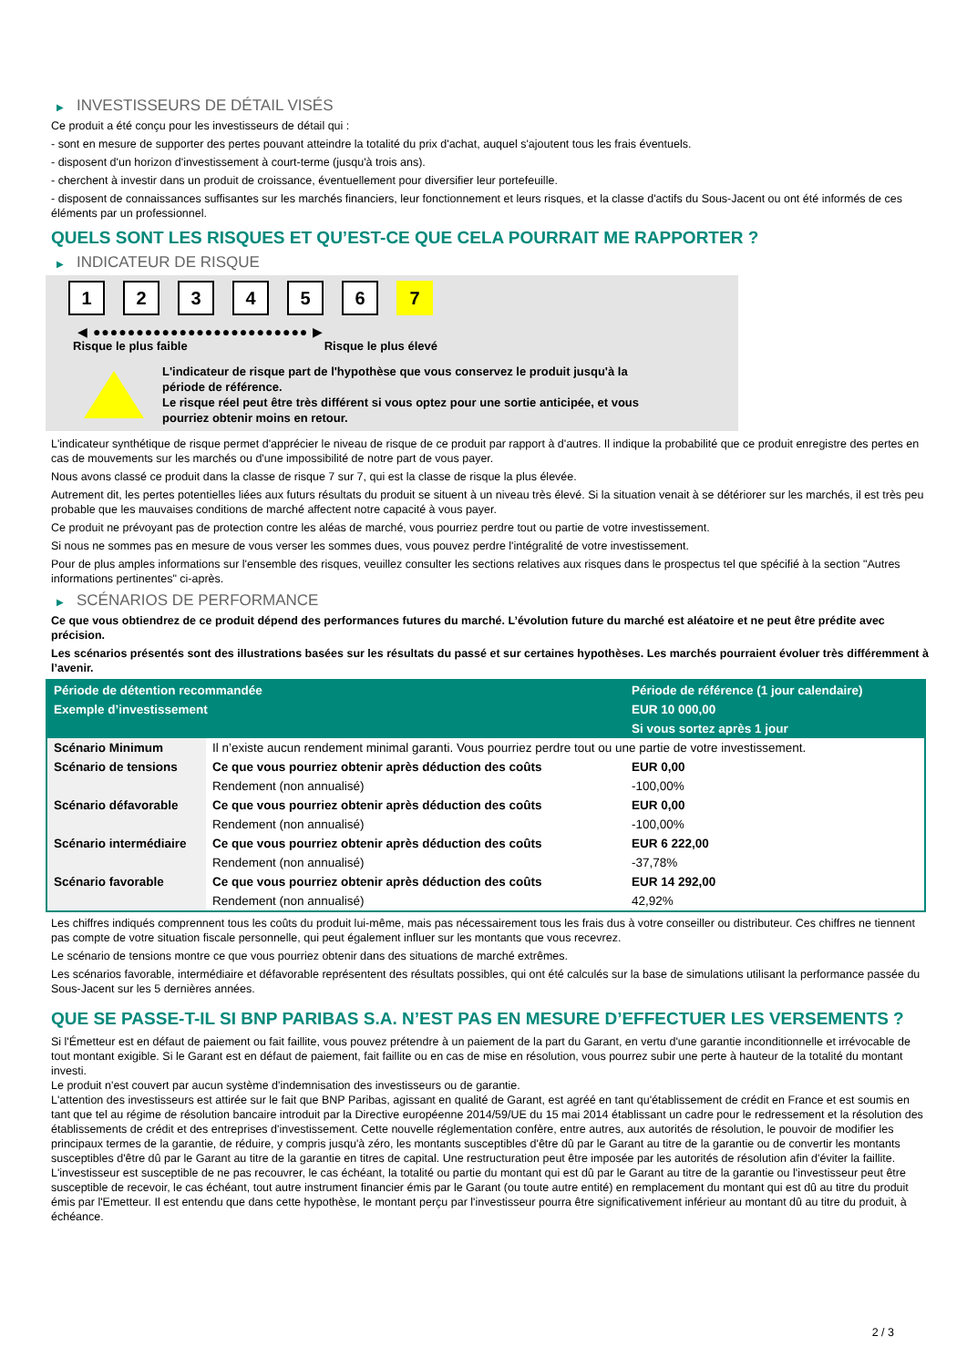▶ INVESTISSEURS DE DÉTAIL VISÉS
Ce produit a été conçu pour les investisseurs de détail qui :
- sont en mesure de supporter des pertes pouvant atteindre la totalité du prix d'achat, auquel s'ajoutent tous les frais éventuels.
- disposent d'un horizon d'investissement à court-terme (jusqu'à trois ans).
- cherchent à investir dans un produit de croissance, éventuellement pour diversifier leur portefeuille.
- disposent de connaissances suffisantes sur les marchés financiers, leur fonctionnement et leurs risques, et la classe d'actifs du Sous-Jacent ou ont été informés de ces éléments par un professionnel.
QUELS SONT LES RISQUES ET QU’EST-CE QUE CELA POURRAIT ME RAPPORTER ?
▶ INDICATEUR DE RISQUE
1 2 3 4 5 6 7
◀ ●●●●●●●●●●●●●●●●●●●●●●●●● ▶
Risque le plus faible Risque le plus élevé
L'indicateur de risque part de l'hypothèse que vous conservez le produit jusqu'à la
période de référence.
Le risque réel peut être très différent si vous optez pour une sortie anticipée, et vous
pourriez obtenir moins en retour.
L'indicateur synthétique de risque permet d'apprécier le niveau de risque de ce produit par rapport à d'autres. Il indique la probabilité que ce produit enregistre des pertes en cas de mouvements sur les marchés ou d'une impossibilité de notre part de vous payer.
Nous avons classé ce produit dans la classe de risque 7 sur 7, qui est la classe de risque la plus élevée.
Autrement dit, les pertes potentielles liées aux futurs résultats du produit se situent à un niveau très élevé. Si la situation venait à se détériorer sur les marchés, il est très peu probable que les mauvaises conditions de marché affectent notre capacité à vous payer.
Ce produit ne prévoyant pas de protection contre les aléas de marché, vous pourriez perdre tout ou partie de votre investissement.
Si nous ne sommes pas en mesure de vous verser les sommes dues, vous pouvez perdre l'intégralité de votre investissement.
Pour de plus amples informations sur l'ensemble des risques, veuillez consulter les sections relatives aux risques dans le prospectus tel que spécifié à la section "Autres informations pertinentes" ci-après.
▶ SCÉNARIOS DE PERFORMANCE
Ce que vous obtiendrez de ce produit dépend des performances futures du marché. L’évolution future du marché est aléatoire et ne peut être prédite avec précision.
Les scénarios présentés sont des illustrations basées sur les résultats du passé et sur certaines hypothèses. Les marchés pourraient évoluer très différemment à l’avenir.
| Période de détention recommandée | | Période de référence (1 jour calendaire) |
| --- | --- | --- |
| Exemple d’investissement | | EUR 10 000,00 |
| | | Si vous sortez après 1 jour |
| Scénario Minimum | Il n’existe aucun rendement minimal garanti. Vous pourriez perdre tout ou une partie de votre investissement. | |
| Scénario de tensions | Ce que vous pourriez obtenir après déduction des coûts | EUR 0,00 |
| | Rendement (non annualisé) | -100,00% |
| Scénario défavorable | Ce que vous pourriez obtenir après déduction des coûts | EUR 0,00 |
| | Rendement (non annualisé) | -100,00% |
| Scénario intermédiaire | Ce que vous pourriez obtenir après déduction des coûts | EUR 6 222,00 |
| | Rendement (non annualisé) | -37,78% |
| Scénario favorable | Ce que vous pourriez obtenir après déduction des coûts | EUR 14 292,00 |
| | Rendement (non annualisé) | 42,92% |
Les chiffres indiqués comprennent tous les coûts du produit lui-même, mais pas nécessairement tous les frais dus à votre conseiller ou distributeur. Ces chiffres ne tiennent pas compte de votre situation fiscale personnelle, qui peut également influer sur les montants que vous recevrez.
Le scénario de tensions montre ce que vous pourriez obtenir dans des situations de marché extrêmes.
Les scénarios favorable, intermédiaire et défavorable représentent des résultats possibles, qui ont été calculés sur la base de simulations utilisant la performance passée du Sous-Jacent sur les 5 dernières années.
QUE SE PASSE-T-IL SI BNP PARIBAS S.A. N’EST PAS EN MESURE D’EFFECTUER LES VERSEMENTS ?
Si l'Émetteur est en défaut de paiement ou fait faillite, vous pouvez prétendre à un paiement de la part du Garant, en vertu d'une garantie inconditionnelle et irrévocable de tout montant exigible. Si le Garant est en défaut de paiement, fait faillite ou en cas de mise en résolution, vous pourrez subir une perte à hauteur de la totalité du montant investi.
Le produit n'est couvert par aucun système d'indemnisation des investisseurs ou de garantie.
L'attention des investisseurs est attirée sur le fait que BNP Paribas, agissant en qualité de Garant, est agréé en tant qu'établissement de crédit en France et est soumis en tant que tel au régime de résolution bancaire introduit par la Directive européenne 2014/59/UE du 15 mai 2014 établissant un cadre pour le redressement et la résolution des établissements de crédit et des entreprises d'investissement. Cette nouvelle réglementation confère, entre autres, aux autorités de résolution, le pouvoir de modifier les principaux termes de la garantie, de réduire, y compris jusqu'à zéro, les montants susceptibles d'être dû par le Garant au titre de la garantie ou de convertir les montants susceptibles d'être dû par le Garant au titre de la garantie en titres de capital. Une restructuration peut être imposée par les autorités de résolution afin d'éviter la faillite. L'investisseur est susceptible de ne pas recouvrer, le cas échéant, la totalité ou partie du montant qui est dû par le Garant au titre de la garantie ou l'investisseur peut être susceptible de recevoir, le cas échéant, tout autre instrument financier émis par le Garant (ou toute autre entité) en remplacement du montant qui est dû au titre du produit émis par l'Emetteur. Il est entendu que dans cette hypothèse, le montant perçu par l'investisseur pourra être significativement inférieur au montant dû au titre du produit, à échéance.
2 / 3